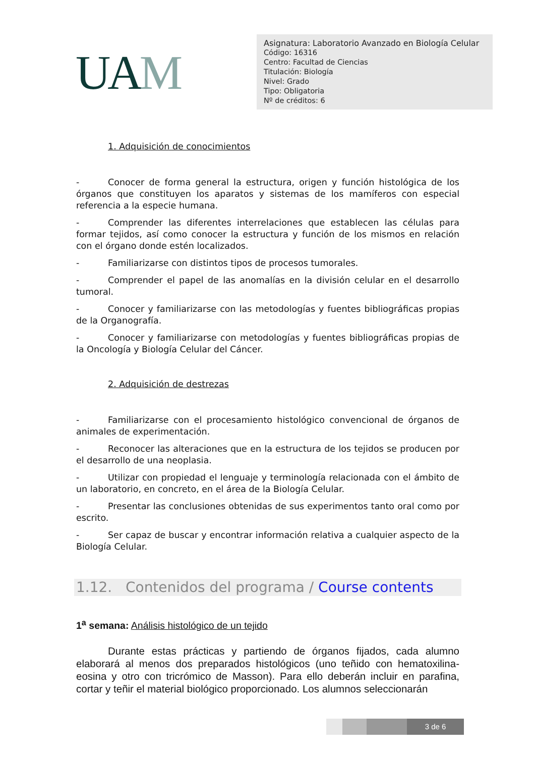UAM
Asignatura: Laboratorio Avanzado en Biología Celular
Código: 16316
Centro: Facultad de Ciencias
Titulación: Biología
Nivel: Grado
Tipo: Obligatoria
Nº de créditos: 6
1. Adquisición de conocimientos
- Conocer de forma general la estructura, origen y función histológica de los órganos que constituyen los aparatos y sistemas de los mamíferos con especial referencia a la especie humana.
- Comprender las diferentes interrelaciones que establecen las células para formar tejidos, así como conocer la estructura y función de los mismos en relación con el órgano donde estén localizados.
- Familiarizarse con distintos tipos de procesos tumorales.
- Comprender el papel de las anomalías en la división celular en el desarrollo tumoral.
- Conocer y familiarizarse con las metodologías y fuentes bibliográficas propias de la Organografía.
- Conocer y familiarizarse con metodologías y fuentes bibliográficas propias de la Oncología y Biología Celular del Cáncer.
2. Adquisición de destrezas
- Familiarizarse con el procesamiento histológico convencional de órganos de animales de experimentación.
- Reconocer las alteraciones que en la estructura de los tejidos se producen por el desarrollo de una neoplasia.
- Utilizar con propiedad el lenguaje y terminología relacionada con el ámbito de un laboratorio, en concreto, en el área de la Biología Celular.
- Presentar las conclusiones obtenidas de sus experimentos tanto oral como por escrito.
- Ser capaz de buscar y encontrar información relativa a cualquier aspecto de la Biología Celular.
1.12. Contenidos del programa / Course contents
1<sup>a</sup> semana: Análisis histológico de un tejido
Durante estas prácticas y partiendo de órganos fijados, cada alumno elaborará al menos dos preparados histológicos (uno teñido con hematoxilina-eosina y otro con tricrómico de Masson). Para ello deberán incluir en parafina, cortar y teñir el material biológico proporcionado. Los alumnos seleccionarán
3 de 6